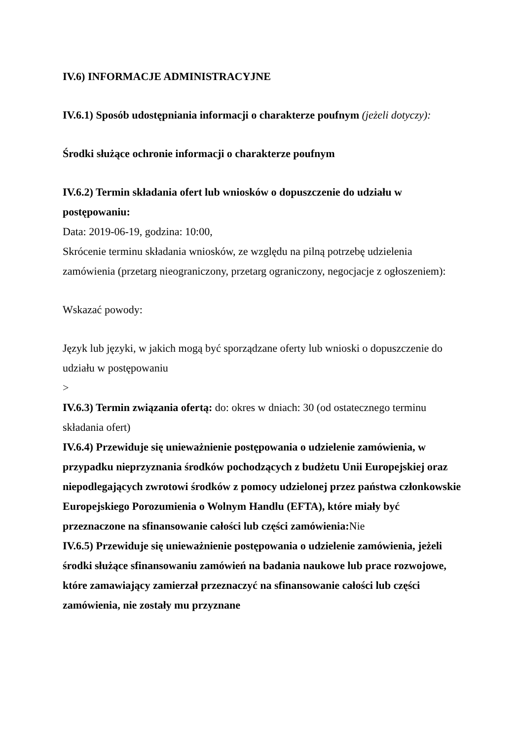IV.6) INFORMACJE ADMINISTRACYJNE
IV.6.1) Sposób udostępniania informacji o charakterze poufnym (jeżeli dotyczy):
Środki służące ochronie informacji o charakterze poufnym
IV.6.2) Termin składania ofert lub wniosków o dopuszczenie do udziału w postępowaniu:
Data: 2019-06-19, godzina: 10:00,
Skrócenie terminu składania wniosków, ze względu na pilną potrzebę udzielenia zamówienia (przetarg nieograniczony, przetarg ograniczony, negocjacje z ogłoszeniem):
Wskazać powody:
Język lub języki, w jakich mogą być sporządzane oferty lub wnioski o dopuszczenie do udziału w postępowaniu
>
IV.6.3) Termin związania ofertą: do: okres w dniach: 30 (od ostatecznego terminu składania ofert)
IV.6.4) Przewiduje się unieważnienie postępowania o udzielenie zamówienia, w przypadku nieprzyznania środków pochodzących z budżetu Unii Europejskiej oraz niepodlegających zwrotowi środków z pomocy udzielonej przez państwa członkowskie Europejskiego Porozumienia o Wolnym Handlu (EFTA), które miały być przeznaczone na sfinansowanie całości lub części zamówienia: Nie
IV.6.5) Przewiduje się unieważnienie postępowania o udzielenie zamówienia, jeżeli środki służące sfinansowaniu zamówień na badania naukowe lub prace rozwojowe, które zamawiający zamierzał przeznaczyć na sfinansowanie całości lub części zamówienia, nie zostały mu przyznane